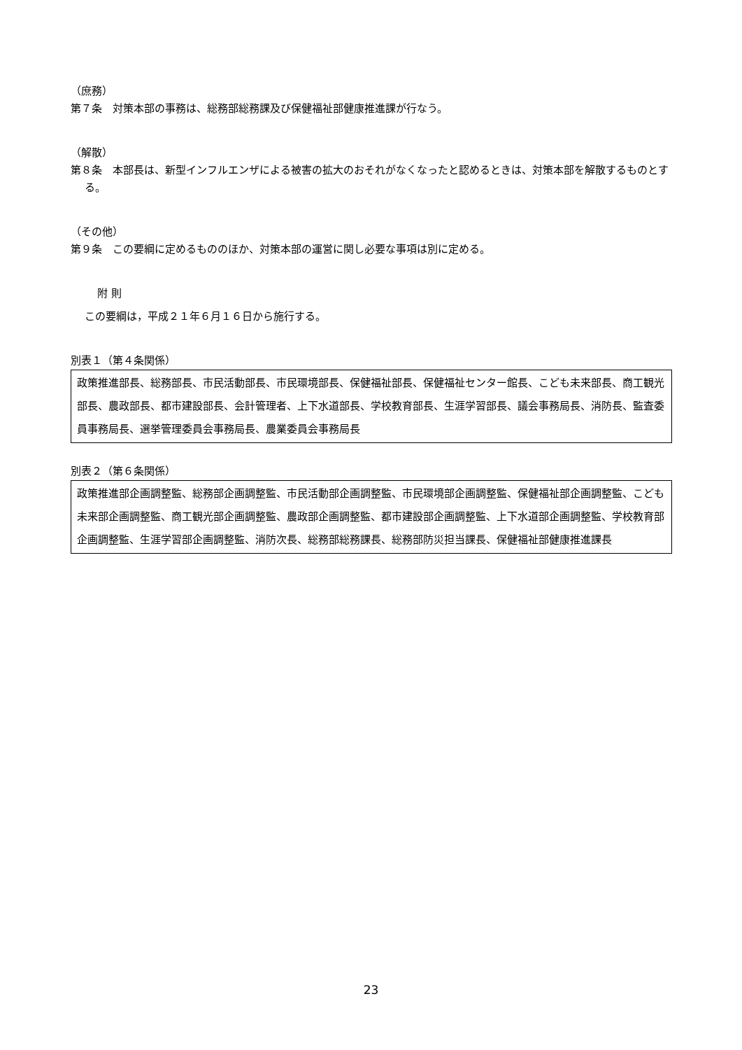（庶務）
第７条　対策本部の事務は、総務部総務課及び保健福祉部健康推進課が行なう。
（解散）
第８条　本部長は、新型インフルエンザによる被害の拡大のおそれがなくなったと認めるときは、対策本部を解散するものとする。
（その他）
第９条　この要綱に定めるもののほか、対策本部の運営に関し必要な事項は別に定める。
附 則
この要綱は，平成２１年６月１６日から施行する。
別表１（第４条関係）
| 政策推進部長、総務部長、市民活動部長、市民環境部長、保健福祉部長、保健福祉センター館長、こども未来部長、商工観光部長、農政部長、都市建設部長、会計管理者、上下水道部長、学校教育部長、生涯学習部長、議会事務局長、消防長、監査委員事務局長、選挙管理委員会事務局長、農業委員会事務局長 |
別表２（第６条関係）
| 政策推進部企画調整監、総務部企画調整監、市民活動部企画調整監、市民環境部企画調整監、保健福祉部企画調整監、こども未来部企画調整監、商工観光部企画調整監、農政部企画調整監、都市建設部企画調整監、上下水道部企画調整監、学校教育部企画調整監、生涯学習部企画調整監、消防次長、総務部総務課長、総務部防災担当課長、保健福祉部健康推進課長 |
23